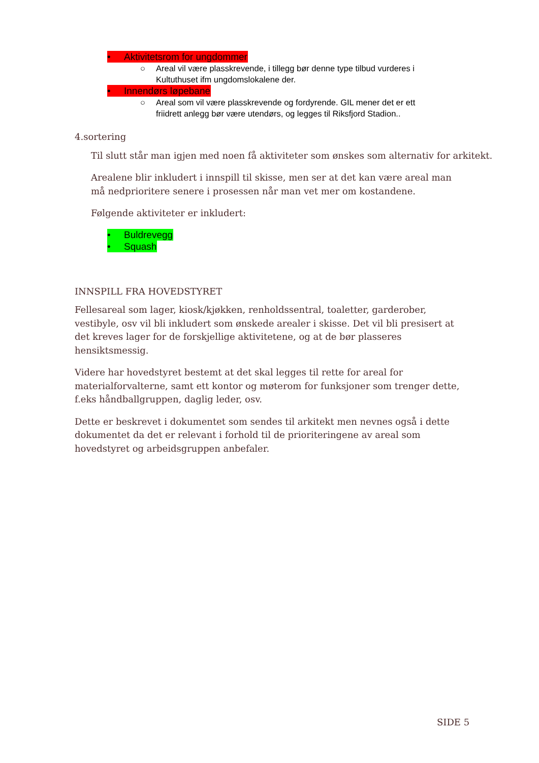• Aktivitetsrom for ungdommer
○ Areal vil være plasskrevende, i tillegg bør denne type tilbud vurderes i Kultuthuset ifm ungdomslokalene der.
• Innendørs løpebane
○ Areal som vil være plasskrevende og fordyrende. GIL mener det er ett friidrett anlegg bør være utendørs, og legges til Riksfjord Stadion..
4.sortering
Til slutt står man igjen med noen få aktiviteter som ønskes som alternativ for arkitekt.
Arealene blir inkludert i innspill til skisse, men ser at det kan være areal man må nedprioritere senere i prosessen når man vet mer om kostandene.
Følgende aktiviteter er inkludert:
• Buldrevegg
• Squash
INNSPILL FRA HOVEDSTYRET
Fellesareal som lager, kiosk/kjøkken, renholdssentral, toaletter, garderober, vestibyle, osv vil bli inkludert som ønskede arealer i skisse. Det vil bli presisert at det kreves lager for de forskjellige aktivitetene, og at de bør plasseres hensiktsmessig.
Videre har hovedstyret bestemt at det skal legges til rette for areal for materialforvalterne, samt ett kontor og møterom for funksjoner som trenger dette, f.eks håndballgruppen, daglig leder, osv.
Dette er beskrevet i dokumentet som sendes til arkitekt men nevnes også i dette dokumentet da det er relevant i forhold til de prioriteringene av areal som hovedstyret og arbeidsgruppen anbefaler.
SIDE 5